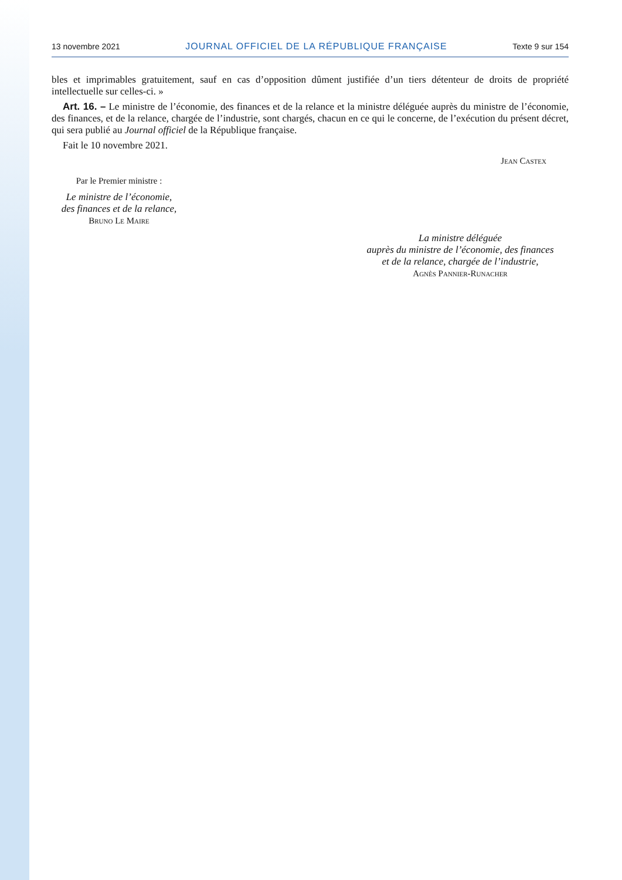13 novembre 2021 JOURNAL OFFICIEL DE LA RÉPUBLIQUE FRANÇAISE Texte 9 sur 154
bles et imprimables gratuitement, sauf en cas d’opposition dûment justifiée d’un tiers détenteur de droits de propriété intellectuelle sur celles-ci. »
Art. 16. – Le ministre de l’économie, des finances et de la relance et la ministre déléguée auprès du ministre de l’économie, des finances, et de la relance, chargée de l’industrie, sont chargés, chacun en ce qui le concerne, de l’exécution du présent décret, qui sera publié au Journal officiel de la République française.
Fait le 10 novembre 2021.
Jean Castex
Par le Premier ministre :
Le ministre de l’économie,
des finances et de la relance,
Bruno Le Maire
La ministre déléguée
auprès du ministre de l’économie, des finances
et de la relance, chargée de l’industrie,
Agnès Pannier-Runacher